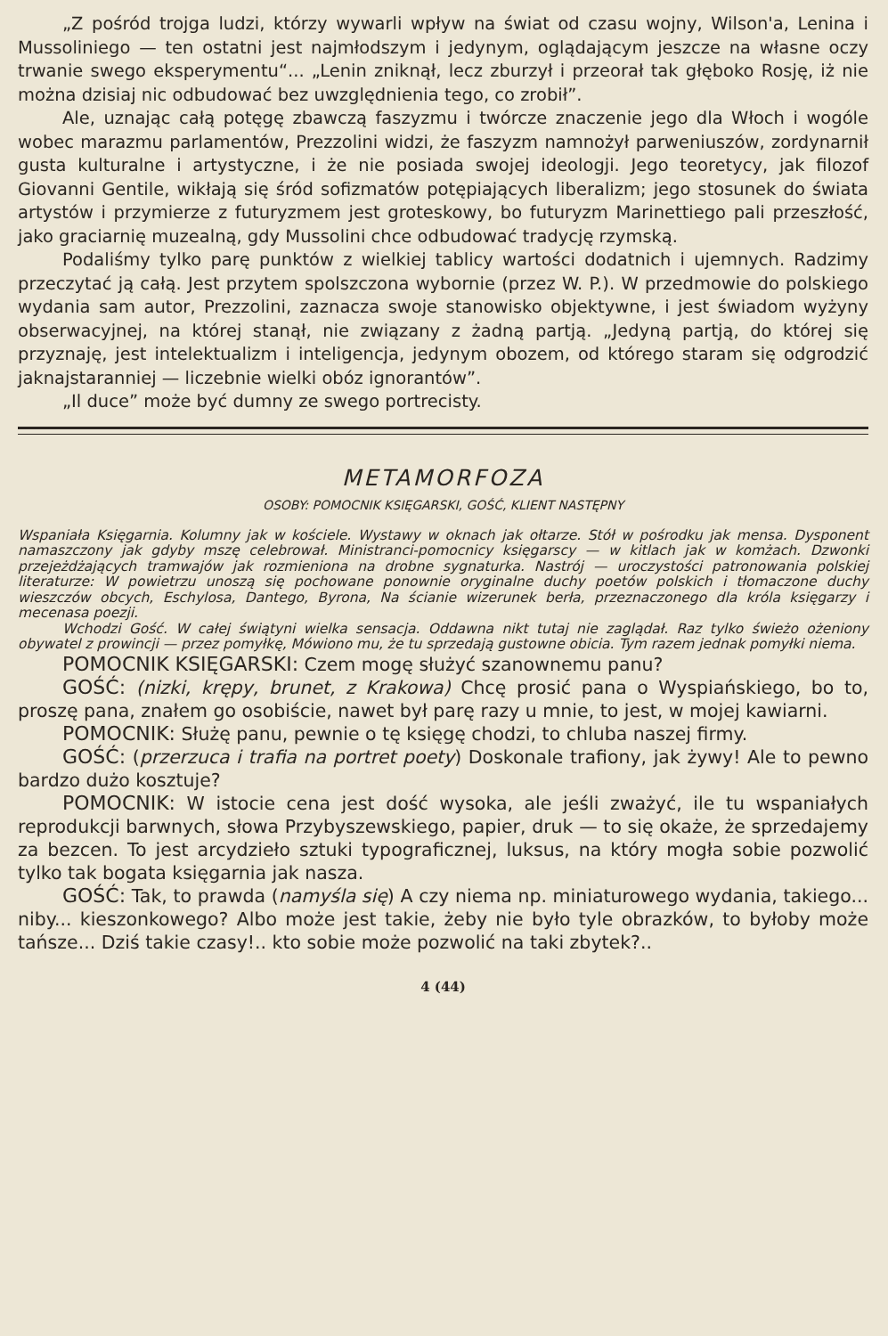„Z pośród trojga ludzi, którzy wywarli wpływ na świat od czasu wojny, Wilson'a, Lenina i Mussoliniego — ten ostatni jest najmłodszym i jedynym, oglądającym jeszcze na własne oczy trwanie swego eksperymentu“... „Lenin zniknął, lecz zburzył i przeorał tak głęboko Rosję, iż nie można dzisiaj nic odbudować bez uwzględnienia tego, co zrobił”.
Ale, uznając całą potęgę zbawczą faszyzmu i twórcze znaczenie jego dla Włoch i wogóle wobec marazmu parlamentów, Prezzolini widzi, że faszyzm namnożył parweniuszów, zordynarnił gusta kulturalne i artystyczne, i że nie posiada swojej ideologji. Jego teoretycy, jak filozof Giovanni Gentile, wikłają się śród sofizmatów potępiających liberalizm; jego stosunek do świata artystów i przymierze z futuryzmem jest groteskowy, bo futuryzm Marinettiego pali przeszłość, jako graciarnię muzealną, gdy Mussolini chce odbudować tradycję rzymską.
Podaliśmy tylko parę punktów z wielkiej tablicy wartości dodatnich i ujemnych. Radzimy przeczytać ją całą. Jest przytem spolszczona wybornie (przez W. P.). W przedmowie do polskiego wydania sam autor, Prezzolini, zaznacza swoje stanowisko objektywne, i jest świadom wyżyny obserwacyjnej, na której stanął, nie związany z żadną partją. „Jedyną partją, do której się przyznaję, jest intelektualizm i inteligencja, jedynym obozem, od którego staram się odgrodzić jaknajstaranniej — liczebnie wielki obóz ignorantów”.
„Il duce” może być dumny ze swego portrecisty.
METAMORFOZA
OSOBY: POMOCNIK KSIĘGARSKI, GOŚĆ, KLIENT NASTĘPNY
Wspaniała Księgarnia. Kolumny jak w kościele. Wystawy w oknach jak ołtarze. Stół w pośrodku jak mensa. Dysponent namaszczony jak gdyby mszę celebrował. Ministranci-pomocnicy księgarscy — w kitlach jak w komżach. Dzwonki przejeżdżających tramwajów jak rozmieniona na drobne sygnaturka. Nastrój — uroczystości patronowania polskiej literaturze: W powietrzu unoszą się pochowane ponownie oryginalne duchy poetów polskich i tłomaczone duchy wieszczów obcych, Eschylosa, Dantego, Byrona, Na ścianie wizerunek berła, przeznaczonego dla króla księgarzy i mecenasa poezji.
Wchodzi Gość. W całej świątyni wielka sensacja. Oddawna nikt tutaj nie zaglądał. Raz tylko świeżo ożeniony obywatel z prowincji — przez pomyłkę, Mówiono mu, że tu sprzedają gustowne obicia. Tym razem jednak pomyłki niema.
POMOCNIK KSIĘGARSKI: Czem mogę służyć szanownemu panu?
GOŚĆ: (nizki, krępy, brunet, z Krakowa) Chcę prosić pana o Wyspiańskiego, bo to, proszę pana, znałem go osobiście, nawet był parę razy u mnie, to jest, w mojej kawiarni.
POMOCNIK: Służę panu, pewnie o tę księgę chodzi, to chluba naszej firmy.
GOŚĆ: (przerzuca i trafia na portret poety) Doskonale trafiony, jak żywy! Ale to pewno bardzo dużo kosztuje?
POMOCNIK: W istocie cena jest dość wysoka, ale jeśli zważyć, ile tu wspaniałych reprodukcji barwnych, słowa Przybyszewskiego, papier, druk — to się okaże, że sprzedajemy za bezcen. To jest arcydzieło sztuki typograficznej, luksus, na który mogła sobie pozwolić tylko tak bogata księgarnia jak nasza.
GOŚĆ: Tak, to prawda (namyśla się) A czy niema np. miniaturowego wydania, takiego... niby... kieszonkowego? Albo może jest takie, żeby nie było tyle obrazków, to byłoby może tańsze... Dziś takie czasy!.. kto sobie może pozwolić na taki zbytek?..
4 (44)